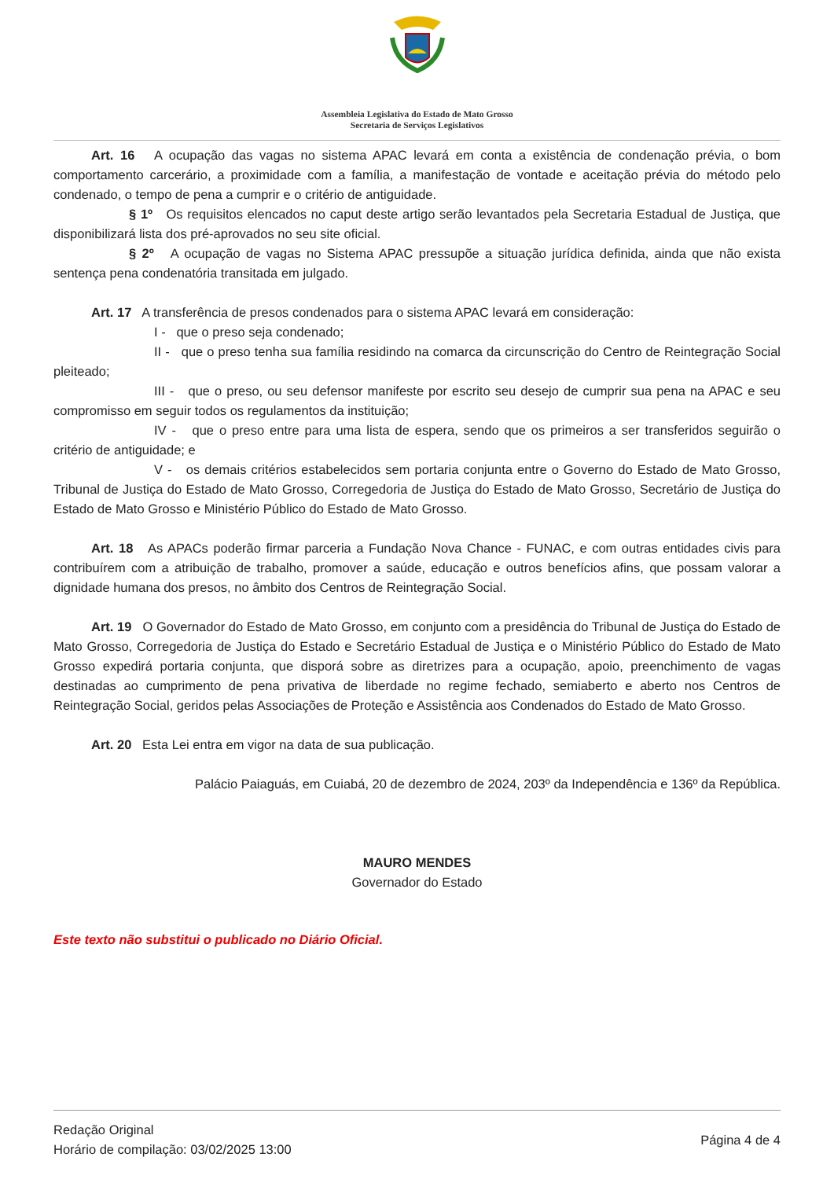Assembleia Legislativa do Estado de Mato Grosso
Secretaria de Serviços Legislativos
Art. 16 A ocupação das vagas no sistema APAC levará em conta a existência de condenação prévia, o bom comportamento carcerário, a proximidade com a família, a manifestação de vontade e aceitação prévia do método pelo condenado, o tempo de pena a cumprir e o critério de antiguidade.
§ 1º Os requisitos elencados no caput deste artigo serão levantados pela Secretaria Estadual de Justiça, que disponibilizará lista dos pré-aprovados no seu site oficial.
§ 2º A ocupação de vagas no Sistema APAC pressupõe a situação jurídica definida, ainda que não exista sentença pena condenatória transitada em julgado.
Art. 17 A transferência de presos condenados para o sistema APAC levará em consideração:
I - que o preso seja condenado;
II - que o preso tenha sua família residindo na comarca da circunscrição do Centro de Reintegração Social pleiteado;
III - que o preso, ou seu defensor manifeste por escrito seu desejo de cumprir sua pena na APAC e seu compromisso em seguir todos os regulamentos da instituição;
IV - que o preso entre para uma lista de espera, sendo que os primeiros a ser transferidos seguirão o critério de antiguidade; e
V - os demais critérios estabelecidos sem portaria conjunta entre o Governo do Estado de Mato Grosso, Tribunal de Justiça do Estado de Mato Grosso, Corregedoria de Justiça do Estado de Mato Grosso, Secretário de Justiça do Estado de Mato Grosso e Ministério Público do Estado de Mato Grosso.
Art. 18 As APACs poderão firmar parceria a Fundação Nova Chance - FUNAC, e com outras entidades civis para contribuírem com a atribuição de trabalho, promover a saúde, educação e outros benefícios afins, que possam valorar a dignidade humana dos presos, no âmbito dos Centros de Reintegração Social.
Art. 19 O Governador do Estado de Mato Grosso, em conjunto com a presidência do Tribunal de Justiça do Estado de Mato Grosso, Corregedoria de Justiça do Estado e Secretário Estadual de Justiça e o Ministério Público do Estado de Mato Grosso expedirá portaria conjunta, que disporá sobre as diretrizes para a ocupação, apoio, preenchimento de vagas destinadas ao cumprimento de pena privativa de liberdade no regime fechado, semiaberto e aberto nos Centros de Reintegração Social, geridos pelas Associações de Proteção e Assistência aos Condenados do Estado de Mato Grosso.
Art. 20 Esta Lei entra em vigor na data de sua publicação.
Palácio Paiaguás, em Cuiabá, 20 de dezembro de 2024, 203º da Independência e 136º da República.
MAURO MENDES
Governador do Estado
Este texto não substitui o publicado no Diário Oficial.
Redação Original
Horário de compilação: 03/02/2025 13:00
Página 4 de 4